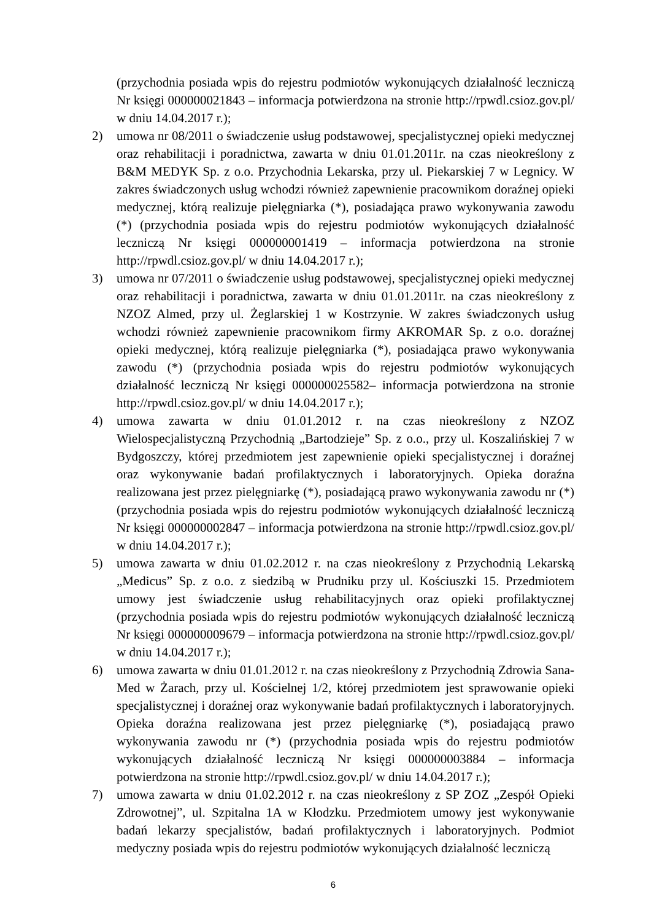(przychodnia posiada wpis do rejestru podmiotów wykonujących działalność leczniczą Nr księgi 000000021843 – informacja potwierdzona na stronie http://rpwdl.csioz.gov.pl/ w dniu 14.04.2017 r.);
2) umowa nr 08/2011 o świadczenie usług podstawowej, specjalistycznej opieki medycznej oraz rehabilitacji i poradnictwa, zawarta w dniu 01.01.2011r. na czas nieokreślony z B&M MEDYK Sp. z o.o. Przychodnia Lekarska, przy ul. Piekarskiej 7 w Legnicy. W zakres świadczonych usług wchodzi również zapewnienie pracownikom doraźnej opieki medycznej, którą realizuje pielęgniarka (*), posiadająca prawo wykonywania zawodu (*) (przychodnia posiada wpis do rejestru podmiotów wykonujących działalność leczniczą Nr księgi 000000001419 – informacja potwierdzona na stronie http://rpwdl.csioz.gov.pl/ w dniu 14.04.2017 r.);
3) umowa nr 07/2011 o świadczenie usług podstawowej, specjalistycznej opieki medycznej oraz rehabilitacji i poradnictwa, zawarta w dniu 01.01.2011r. na czas nieokreślony z NZOZ Almed, przy ul. Żeglarskiej 1 w Kostrzynie. W zakres świadczonych usług wchodzi również zapewnienie pracownikom firmy AKROMAR Sp. z o.o. doraźnej opieki medycznej, którą realizuje pielęgniarka (*), posiadająca prawo wykonywania zawodu (*) (przychodnia posiada wpis do rejestru podmiotów wykonujących działalność leczniczą Nr księgi 000000025582– informacja potwierdzona na stronie http://rpwdl.csioz.gov.pl/ w dniu 14.04.2017 r.);
4) umowa zawarta w dniu 01.01.2012 r. na czas nieokreślony z NZOZ Wielospecjalistyczną Przychodnią „Bartodzieje” Sp. z o.o., przy ul. Koszalińskiej 7 w Bydgoszczy, której przedmiotem jest zapewnienie opieki specjalistycznej i doraźnej oraz wykonywanie badań profilaktycznych i laboratoryjnych. Opieka doraźna realizowana jest przez pielęgniarkę (*), posiadającą prawo wykonywania zawodu nr (*) (przychodnia posiada wpis do rejestru podmiotów wykonujących działalność leczniczą Nr księgi 000000002847 – informacja potwierdzona na stronie http://rpwdl.csioz.gov.pl/ w dniu 14.04.2017 r.);
5) umowa zawarta w dniu 01.02.2012 r. na czas nieokreślony z Przychodnią Lekarską „Medicus” Sp. z o.o. z siedzibą w Prudniku przy ul. Kościuszki 15. Przedmiotem umowy jest świadczenie usług rehabilitacyjnych oraz opieki profilaktycznej (przychodnia posiada wpis do rejestru podmiotów wykonujących działalność leczniczą Nr księgi 000000009679 – informacja potwierdzona na stronie http://rpwdl.csioz.gov.pl/ w dniu 14.04.2017 r.);
6) umowa zawarta w dniu 01.01.2012 r. na czas nieokreślony z Przychodnią Zdrowia Sana-Med w Żarach, przy ul. Kościelnej 1/2, której przedmiotem jest sprawowanie opieki specjalistycznej i doraźnej oraz wykonywanie badań profilaktycznych i laboratoryjnych. Opieka doraźna realizowana jest przez pielęgniarkę (*), posiadającą prawo wykonywania zawodu nr (*) (przychodnia posiada wpis do rejestru podmiotów wykonujących działalność leczniczą Nr księgi 000000003884 – informacja potwierdzona na stronie http://rpwdl.csioz.gov.pl/ w dniu 14.04.2017 r.);
7) umowa zawarta w dniu 01.02.2012 r. na czas nieokreślony z SP ZOZ „Zespół Opieki Zdrowotnej”, ul. Szpitalna 1A w Kłodzku. Przedmiotem umowy jest wykonywanie badań lekarzy specjalistów, badań profilaktycznych i laboratoryjnych. Podmiot medyczny posiada wpis do rejestru podmiotów wykonujących działalność leczniczą
6